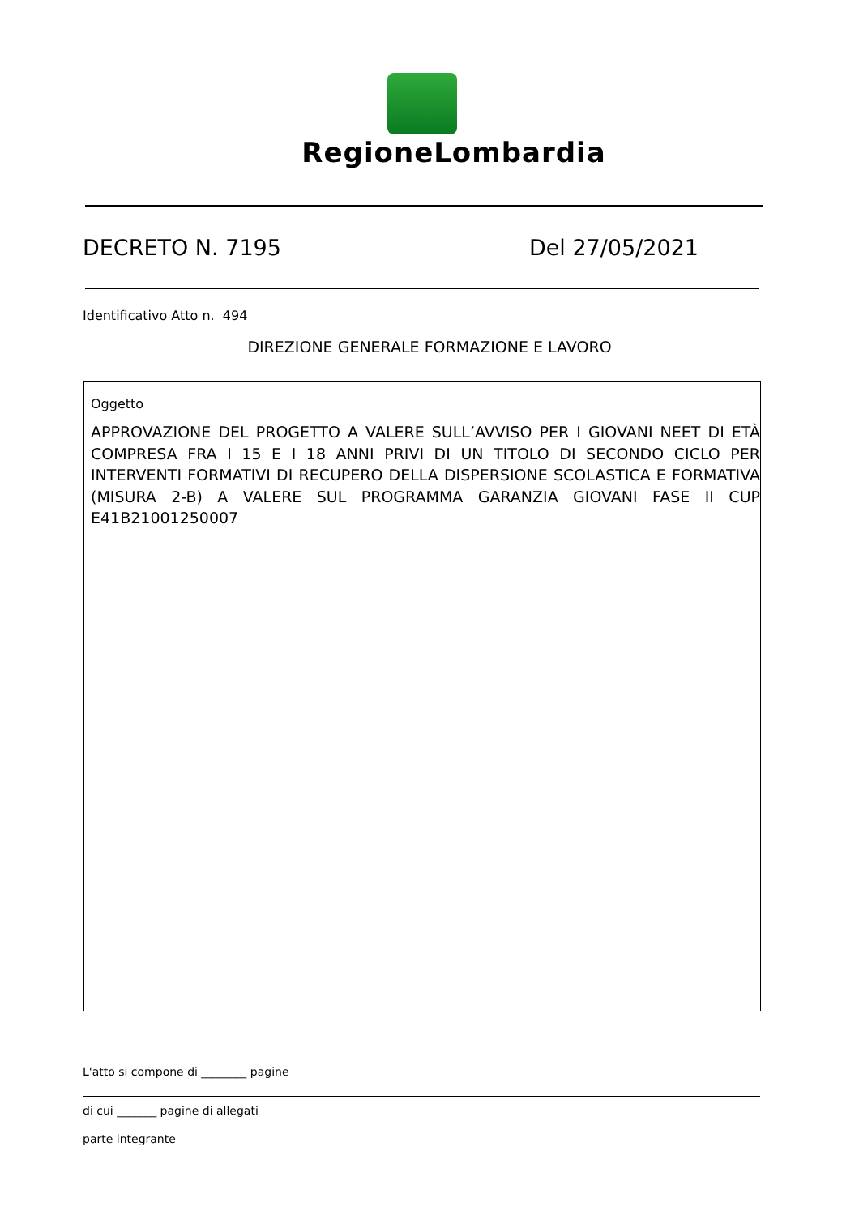RegioneLombardia
DECRETO N. 7195 Del 27/05/2021
Identificativo Atto n. 494
DIREZIONE GENERALE FORMAZIONE E LAVORO
Oggetto
APPROVAZIONE DEL PROGETTO A VALERE SULL’AVVISO PER I GIOVANI NEET DI ETÀ COMPRESA FRA I 15 E I 18 ANNI PRIVI DI UN TITOLO DI SECONDO CICLO PER INTERVENTI FORMATIVI DI RECUPERO DELLA DISPERSIONE SCOLASTICA E FORMATIVA (MISURA 2-B) A VALERE SUL PROGRAMMA GARANZIA GIOVANI FASE II CUP E41B21001250007
L'atto si compone di ________ pagine
di cui _______ pagine di allegati
parte integrante